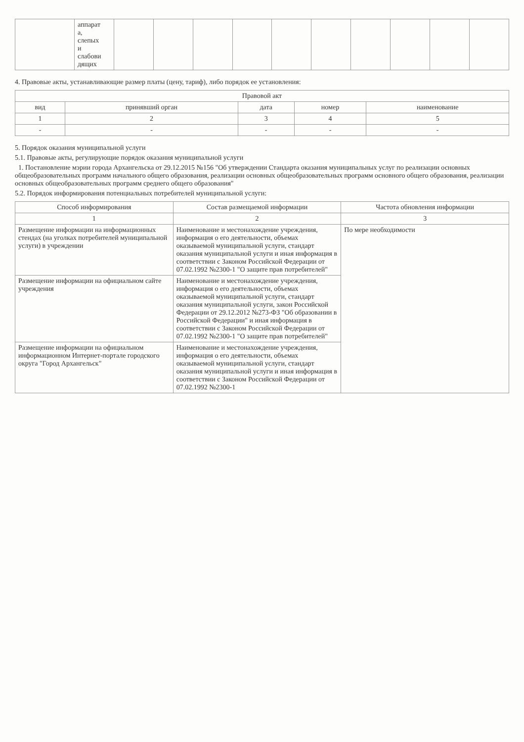| | аппарат а, слепых и слабови дящих | | | | | | | | | | |
4. Правовые акты, устанавливающие размер платы (цену, тариф), либо порядок ее установления:
| Правовой акт | | | | |
| --- | --- | --- | --- | --- |
| вид | принявший орган | дата | номер | наименование |
| 1 | 2 | 3 | 4 | 5 |
| - | - | - | - | - |
5. Порядок оказания муниципальной услуги
5.1. Правовые акты, регулирующие порядок оказания муниципальной услуги
1. Постановление мэрии города Архангельска от 29.12.2015 №156 "Об утверждении Стандарта оказания муниципальных услуг по реализации основных общеобразовательных программ начального общего образования, реализации основных общеобразовательных программ основного общего образования, реализации основных общеобразовательных программ среднего общего образования"
5.2. Порядок информирования потенциальных потребителей муниципальной услуги:
| Способ информирования | Состав размещаемой информации | Частота обновления информации |
| --- | --- | --- |
| 1 | 2 | 3 |
| Размещение информации на информационных стендах (на уголках потребителей муниципальной услуги) в учреждении | Наименование и местонахождение учреждения, информация о его деятельности, объемах оказываемой муниципальной услуги, стандарт оказания муниципальной услуги и иная информация в соответствии с Законом Российской Федерации от 07.02.1992 №2300-1 "О защите прав потребителей" | По мере необходимости |
| Размещение информации на официальном сайте учреждения | Наименование и местонахождение учреждения, информация о его деятельности, объемах оказываемой муниципальной услуги, стандарт оказания муниципальной услуги, закон Российской Федерации от 29.12.2012 №273-ФЗ "Об образовании в Российской Федерации" и иная информация в соответствии с Законом Российской Федерации от 07.02.1992 №2300-1 "О защите прав потребителей" | |
| Размещение информации на официальном информационном Интернет-портале городского округа "Город Архангельск" | Наименование и местонахождение учреждения, информация о его деятельности, объемах оказываемой муниципальной услуги, стандарт оказания муниципальной услуги и иная информация в соответствии с Законом Российской Федерации от 07.02.1992 №2300-1 | |